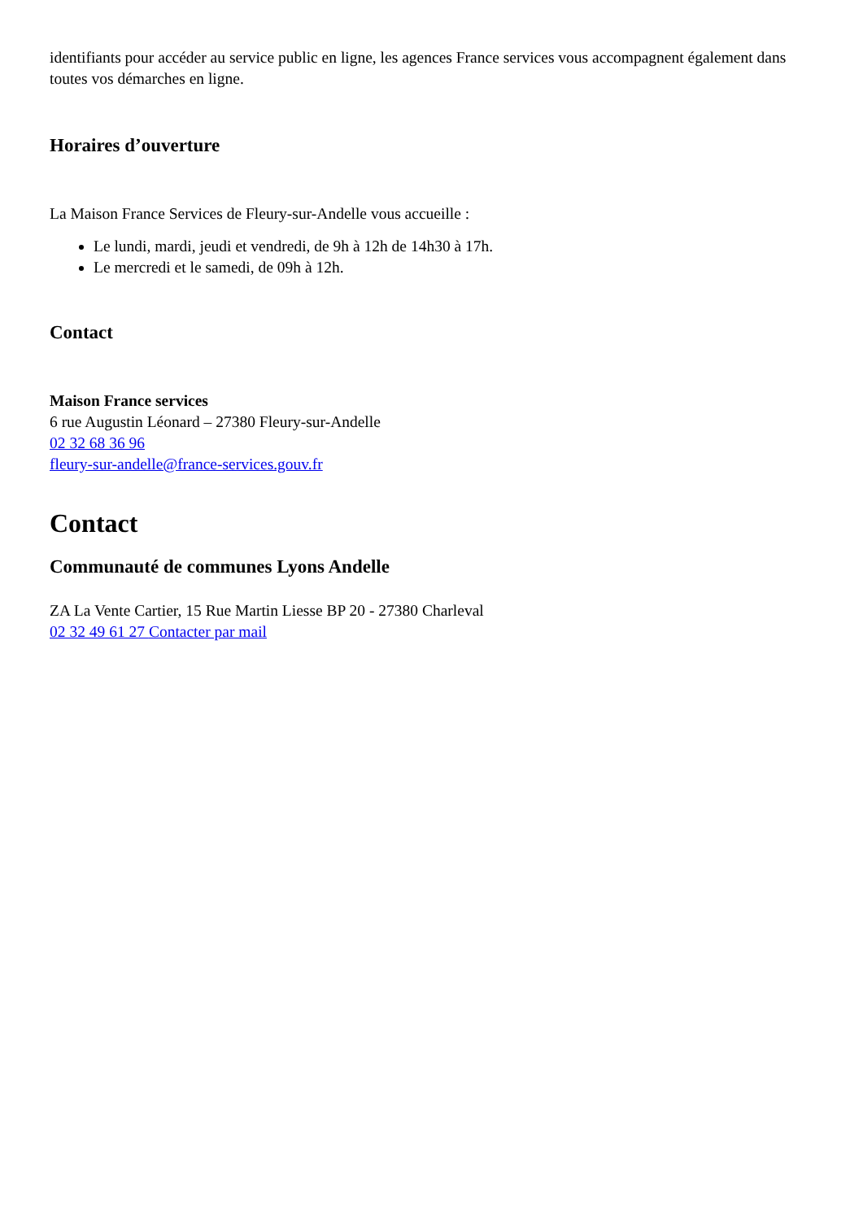identifiants pour accéder au service public en ligne, les agences France services vous accompagnent également dans toutes vos démarches en ligne.
Horaires d’ouverture
La Maison France Services de Fleury-sur-Andelle vous accueille :
Le lundi, mardi, jeudi et vendredi, de 9h à 12h de 14h30 à 17h.
Le mercredi et le samedi, de 09h à 12h.
Contact
Maison France services
6 rue Augustin Léonard – 27380 Fleury-sur-Andelle
02 32 68 36 96
fleury-sur-andelle@france-services.gouv.fr
Contact
Communauté de communes Lyons Andelle
ZA La Vente Cartier, 15 Rue Martin Liesse BP 20 - 27380 Charleval
02 32 49 61 27 Contacter par mail